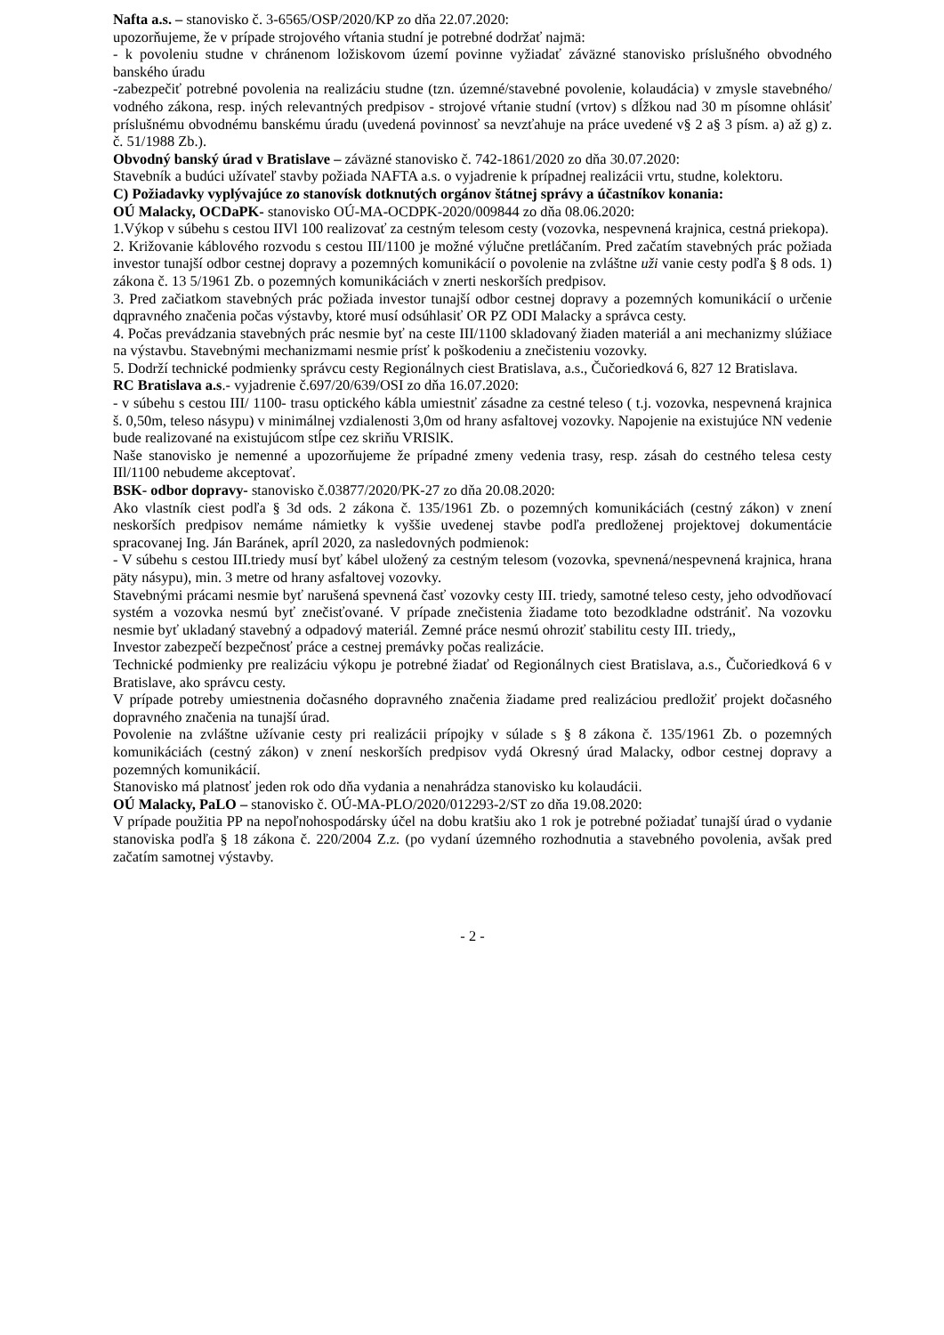Nafta a.s. – stanovisko č. 3-6565/OSP/2020/KP zo dňa 22.07.2020:
upozorňujeme, že v prípade strojového vŕtania studní je potrebné dodržať najmä:
- k povoleniu studne v chránenom ložiskovom území povinne vyžiadať záväzné stanovisko príslušného obvodného banského úradu
-zabezpečiť potrebné povolenia na realizáciu studne (tzn. územné/stavebné povolenie, kolaudácia) v zmysle stavebného/ vodného zákona, resp. iných relevantných predpisov - strojové vŕtanie studní (vrtov) s dĺžkou nad 30 m písomne ohlásiť príslušnému obvodnému banskému úradu (uvedená povinnosť sa nevzťahuje na práce uvedené v§ 2 a§ 3 písm. a) až g) z. č. 51/1988 Zb.).
Obvodný banský úrad v Bratislave – záväzné stanovisko č. 742-1861/2020 zo dňa 30.07.2020:
Stavebník a budúci užívateľ stavby požiada NAFTA a.s. o vyjadrenie k prípadnej realizácii vrtu, studne, kolektoru.
C) Požiadavky vyplývajúce zo stanovísk dotknutých orgánov štátnej správy a účastníkov konania:
OÚ Malacky, OCDaPK- stanovisko OÚ-MA-OCDPK-2020/009844 zo dňa 08.06.2020:
1.Výkop v súbehu s cestou IIVl 100 realizovať za cestným telesom cesty (vozovka, nespevnená krajnica, cestná priekopa).
2. Križovanie káblového rozvodu s cestou III/1100 je možné výlučne pretláčaním. Pred začatím stavebných prác požiada investor tunajší odbor cestnej dopravy a pozemných komunikácií o povolenie na zvláštne uži vanie cesty podľa § 8 ods. 1) zákona č. 13 5/1961 Zb. o pozemných komunikáciách v znerti neskorších predpisov.
3. Pred začiatkom stavebných prác požiada investor tunajší odbor cestnej dopravy a pozemných komunikácií o určenie dqpravného značenia počas výstavby, ktoré musí odsúhlasiť OR PZ ODI Malacky a správca cesty.
4. Počas prevádzania stavebných prác nesmie byť na ceste III/1100 skladovaný žiaden materiál a ani mechanizmy slúžiace na výstavbu. Stavebnými mechanizmami nesmie prísť k poškodeniu a znečisteniu vozovky.
5. Dodrží technické podmienky správcu cesty Regionálnych ciest Bratislava, a.s., Čučoriedková 6, 827 12 Bratislava.
RC Bratislava a.s.- vyjadrenie č.697/20/639/OSI zo dňa 16.07.2020:
- v súbehu s cestou III/ 1100- trasu optického kábla umiestniť zásadne za cestné teleso ( t.j. vozovka, nespevnená krajnica š. 0,50m, teleso násypu) v minimálnej vzdialenosti 3,0m od hrany asfaltovej vozovky. Napojenie na existujúce NN vedenie bude realizované na existujúcom stĺpe cez skriňu VRISlK.
Naše stanovisko je nemenné a upozorňujeme že prípadné zmeny vedenia trasy, resp. zásah do cestného telesa cesty IIl/1100 nebudeme akceptovať.
BSK- odbor dopravy- stanovisko č.03877/2020/PK-27 zo dňa 20.08.2020:
Ako vlastník ciest podľa § 3d ods. 2 zákona č. 135/1961 Zb. o pozemných komunikáciách (cestný zákon) v znení neskorších predpisov nemáme námietky k vyššie uvedenej stavbe podľa predloženej projektovej dokumentácie spracovanej Ing. Ján Baránek, apríl 2020, za nasledovných podmienok:
- V súbehu s cestou III.triedy musí byť kábel uložený za cestným telesom (vozovka, spevnená/nespevnená krajnica, hrana päty násypu), min. 3 metre od hrany asfaltovej vozovky.
Stavebnými prácami nesmie byť narušená spevnená časť vozovky cesty III. triedy, samotné teleso cesty, jeho odvodňovací systém a vozovka nesmú byť znečisťované. V prípade znečistenia žiadame toto bezodkladne odstrániť. Na vozovku nesmie byť ukladaný stavebný a odpadový materiál. Zemné práce nesmú ohroziť stabilitu cesty III. triedy,,
Investor zabezpečí bezpečnosť práce a cestnej premávky počas realizácie.
Technické podmienky pre realizáciu výkopu je potrebné žiadať od Regionálnych ciest Bratislava, a.s., Čučoriedková 6 v Bratislave, ako správcu cesty.
V prípade potreby umiestnenia dočasného dopravného značenia žiadame pred realizáciou predložiť projekt dočasného dopravného značenia na tunajší úrad.
Povolenie na zvláštne užívanie cesty pri realizácii prípojky v súlade s § 8 zákona č. 135/1961 Zb. o pozemných komunikáciách (cestný zákon) v znení neskorších predpisov vydá Okresný úrad Malacky, odbor cestnej dopravy a pozemných komunikácií.
Stanovisko má platnosť jeden rok odo dňa vydania a nenahrádza stanovisko ku kolaudácii.
OÚ Malacky, PaLO – stanovisko č. OÚ-MA-PLO/2020/012293-2/ST zo dňa 19.08.2020:
V prípade použitia PP na nepoľnohospodársky účel na dobu kratšiu ako 1 rok je potrebné požiadať tunajší úrad o vydanie stanoviska podľa § 18 zákona č. 220/2004 Z.z. (po vydaní územného rozhodnutia a stavebného povolenia, avšak pred začatím samotnej výstavby.
- 2 -